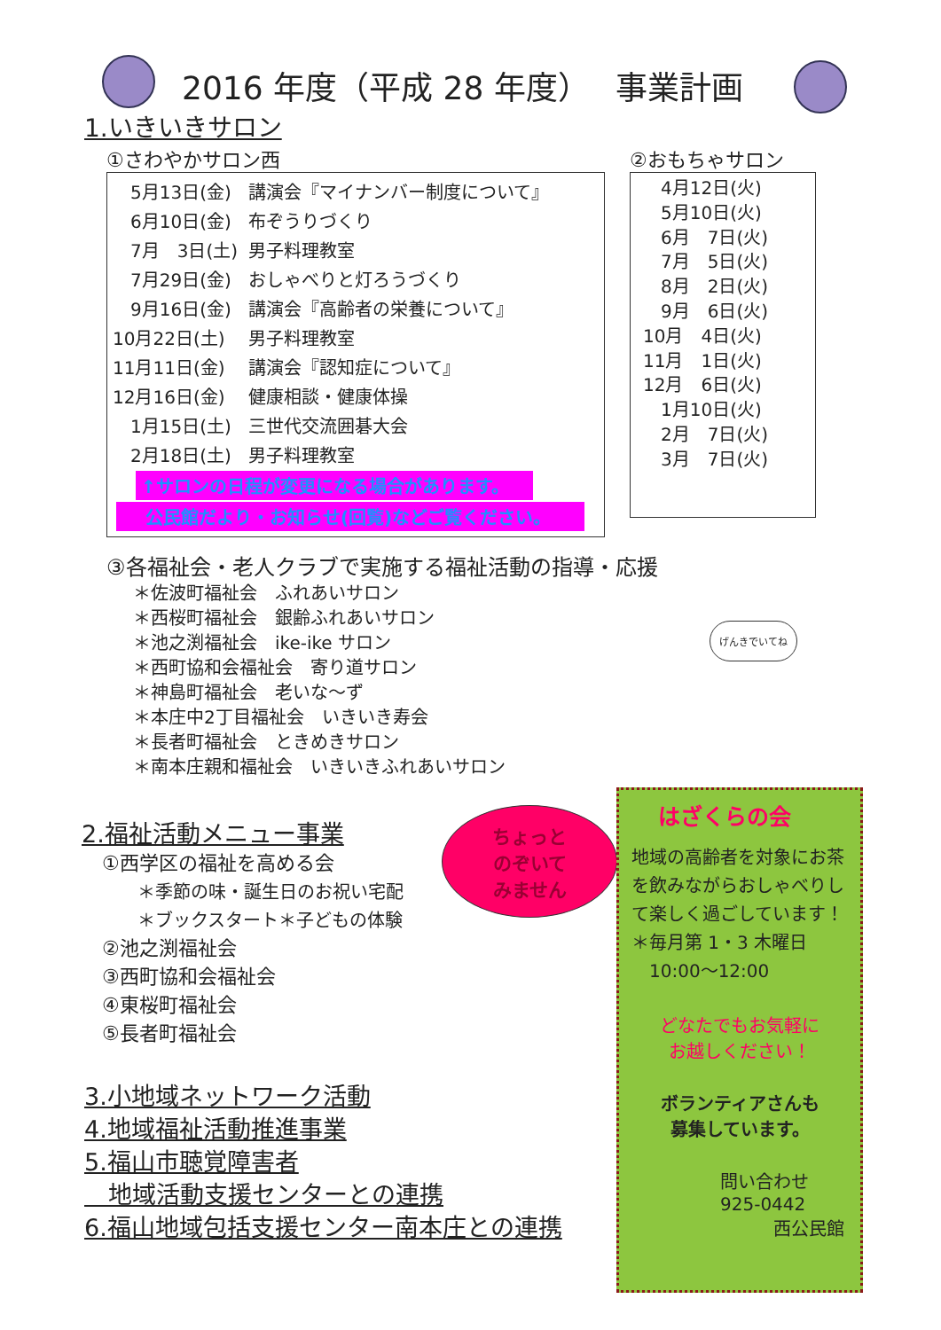2016 年度（平成 28 年度）　 事業計画
1.いきいきサロン
①さわやかサロン西
| 5月13日(金) | 講演会『マイナンバー制度について』 |
| 6月10日(金) | 布ぞうりづくり |
| 7月 3日(土) | 男子料理教室 |
| 7月29日(金) | おしゃべりと灯ろうづくり |
| 9月16日(金) | 講演会『高齢者の栄養について』 |
| 10月22日(土) | 男子料理教室 |
| 11月11日(金) | 講演会『認知症について』 |
| 12月16日(金) | 健康相談・健康体操 |
| 1月15日(土) | 三世代交流囲碁大会 |
| 2月18日(土) | 男子料理教室 |
↑サロンの日程が変更になる場合があります。
　 公民館だより・お知らせ(回覧)などご覧ください。
②おもちゃサロン
　4月12日(火)
　5月10日(火)
　6月　7日(火)
　7月　5日(火)
　8月　2日(火)
　9月　6日(火)
10月　4日(火)
11月　1日(火)
12月　6日(火)
　1月10日(火)
　2月　7日(火)
　3月　7日(火)
③各福祉会・老人クラブで実施する福祉活動の指導・応援
＊佐波町福祉会　ふれあいサロン
＊西桜町福祉会　銀齢ふれあいサロン
＊池之渕福祉会　ike-ike サロン
＊西町協和会福祉会　寄り道サロン
＊神島町福祉会　老いな～ず
＊本庄中2丁目福祉会　いきいき寿会
＊長者町福祉会　ときめきサロン
＊南本庄親和福祉会　いきいきふれあいサロン
げんきでいてね
2.福祉活動メニュー事業
①西学区の福祉を高める会
　　＊季節の味・誕生日のお祝い宅配
　　＊ブックスタート＊子どもの体験
②池之渕福祉会
③西町協和会福祉会
④東桜町福祉会
⑤長者町福祉会
3.小地域ネットワーク活動
4.地域福祉活動推進事業
5.福山市聴覚障害者
　地域活動支援センターとの連携
6.福山地域包括支援センター南本庄との連携
ちょっと
のぞいて
みません
はざくらの会
地域の高齢者を対象にお茶を飲みながらおしゃべりして楽しく過ごしています！
＊毎月第 1・3 木曜日
　10:00～12:00
どなたでもお気軽に
お越しください！
ボランティアさんも
募集しています。
問い合わせ
925-0442
　　　西公民館